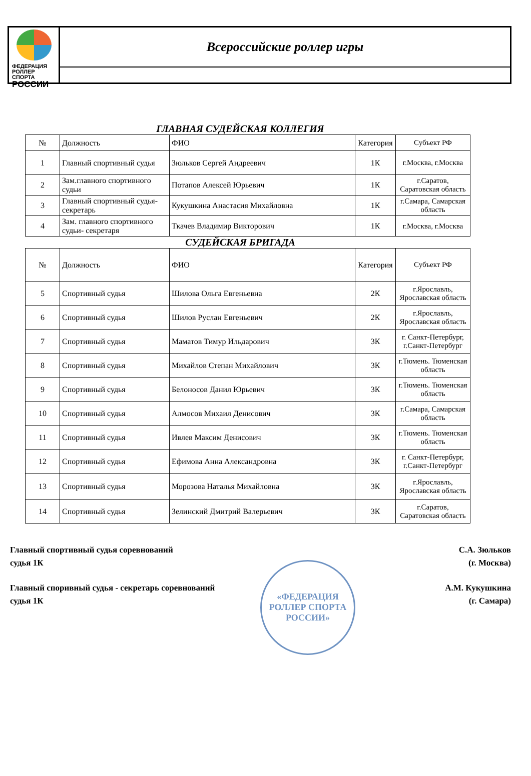ФЕДЕРАЦИЯ
РОЛЛЕР СПОРТА
РОССИИ
Всероссийские роллер игры
ГЛАВНАЯ СУДЕЙСКАЯ КОЛЛЕГИЯ
| № | Должность | ФИО | Категория | Субъект РФ |
| --- | --- | --- | --- | --- |
| 1 | Главный спортивный судья | Зюльков Сергей Андреевич | 1К | г.Москва, г.Москва |
| 2 | Зам.главного спортивного судьи | Потапов Алексей Юрьевич | 1К | г.Саратов, Саратовская область |
| 3 | Главный спортивный судья-секретарь | Кукушкина Анастасия Михайловна | 1К | г.Самара, Самарская область |
| 4 | Зам. главного спортивного судьи- секретаря | Ткачев Владимир Викторович | 1К | г.Москва, г.Москва |
СУДЕЙСКАЯ БРИГАДА
| № | Должность | ФИО | Категория | Субъект РФ |
| --- | --- | --- | --- | --- |
| 5 | Спортивный судья | Шилова Ольга Евгеньевна | 2К | г.Ярославль, Ярославская область |
| 6 | Спортивный судья | Шилов Руслан Евгеньевич | 2К | г.Ярославль, Ярославская область |
| 7 | Спортивный судья | Маматов Тимур Ильдарович | 3К | г. Санкт-Петербург, г.Санкт-Петербург |
| 8 | Спортивный судья | Михайлов Степан Михайлович | 3К | г.Тюмень. Тюменская область |
| 9 | Спортивный судья | Белоносов Данил Юрьевич | 3К | г.Тюмень. Тюменская область |
| 10 | Спортивный судья | Алмосов Михаил Денисович | 3К | г.Самара, Самарская область |
| 11 | Спортивный судья | Ивлев Максим Денисович | 3К | г.Тюмень. Тюменская область |
| 12 | Спортивный судья | Ефимова Анна Александровна | 3К | г. Санкт-Петербург, г.Санкт-Петербург |
| 13 | Спортивный судья | Морозова Наталья Михайловна | 3К | г.Ярославль, Ярославская область |
| 14 | Спортивный судья | Зелинский Дмитрий Валерьевич | 3К | г.Саратов, Саратовская область |
«ФЕДЕРАЦИЯ РОЛЛЕР СПОРТА РОССИИ»
Главный спортивный судья соревнований
судья 1К
С.А. Зюльков
(г. Москва)
Главный споривный судья - секретарь соревнований
судья 1К
А.М. Кукушкина
(г. Самара)